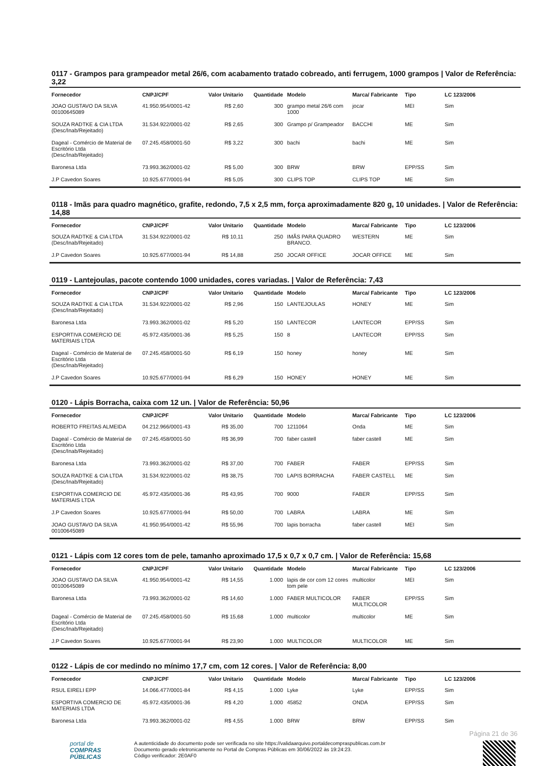0117 - Grampos para grampeador metal 26/6, com acabamento tratado cobreado, anti ferrugem, 1000 grampos | Valor de Referência: 3,22
| Fornecedor | CNPJ/CPF | Valor Unitario | Quantidade | Modelo | Marca/ Fabricante | Tipo | LC 123/2006 |
| --- | --- | --- | --- | --- | --- | --- | --- |
| JOAO GUSTAVO DA SILVA 00100645089 | 41.950.954/0001-42 | R$ 2,60 | 300 | grampo metal 26/6 com 1000 | jocar | MEI | Sim |
| SOUZA RADTKE & CIA LTDA (Desc/Inab/Rejeitado) | 31.534.922/0001-02 | R$ 2,65 | 300 | Grampo p/ Grampeador | BACCHI | ME | Sim |
| Dageal - Comércio de Material de Escritório Ltda (Desc/Inab/Rejeitado) | 07.245.458/0001-50 | R$ 3,22 | 300 | bachi | bachi | ME | Sim |
| Baronesa Ltda | 73.993.362/0001-02 | R$ 5,00 | 300 | BRW | BRW | EPP/SS | Sim |
| J.P Cavedon Soares | 10.925.677/0001-94 | R$ 5,05 | 300 | CLIPS TOP | CLIPS TOP | ME | Sim |
0118 - Imãs para quadro magnético, grafite, redondo, 7,5 x 2,5 mm, força aproximadamente 820 g, 10 unidades. | Valor de Referência: 14,88
| Fornecedor | CNPJ/CPF | Valor Unitario | Quantidade | Modelo | Marca/ Fabricante | Tipo | LC 123/2006 |
| --- | --- | --- | --- | --- | --- | --- | --- |
| SOUZA RADTKE & CIA LTDA (Desc/Inab/Rejeitado) | 31.534.922/0001-02 | R$ 10,11 | 250 | IMÃS PARA QUADRO BRANCO. | WESTERN | ME | Sim |
| J.P Cavedon Soares | 10.925.677/0001-94 | R$ 14,88 | 250 | JOCAR OFFICE | JOCAR OFFICE | ME | Sim |
0119 - Lantejoulas, pacote contendo 1000 unidades, cores variadas. | Valor de Referência: 7,43
| Fornecedor | CNPJ/CPF | Valor Unitario | Quantidade | Modelo | Marca/ Fabricante | Tipo | LC 123/2006 |
| --- | --- | --- | --- | --- | --- | --- | --- |
| SOUZA RADTKE & CIA LTDA (Desc/Inab/Rejeitado) | 31.534.922/0001-02 | R$ 2,96 | 150 | LANTEJOULAS | HONEY | ME | Sim |
| Baronesa Ltda | 73.993.362/0001-02 | R$ 5,20 | 150 | LANTECOR | LANTECOR | EPP/SS | Sim |
| ESPORTIVA COMERCIO DE MATERIAIS LTDA | 45.972.435/0001-36 | R$ 5,25 | 150 | 8 | LANTECOR | EPP/SS | Sim |
| Dageal - Comércio de Material de Escritório Ltda (Desc/Inab/Rejeitado) | 07.245.458/0001-50 | R$ 6,19 | 150 | honey | honey | ME | Sim |
| J.P Cavedon Soares | 10.925.677/0001-94 | R$ 6,29 | 150 | HONEY | HONEY | ME | Sim |
0120 - Lápis Borracha, caixa com 12 un. | Valor de Referência: 50,96
| Fornecedor | CNPJ/CPF | Valor Unitario | Quantidade | Modelo | Marca/ Fabricante | Tipo | LC 123/2006 |
| --- | --- | --- | --- | --- | --- | --- | --- |
| ROBERTO FREITAS ALMEIDA | 04.212.966/0001-43 | R$ 35,00 | 700 | 1211064 | Onda | ME | Sim |
| Dageal - Comércio de Material de Escritório Ltda (Desc/Inab/Rejeitado) | 07.245.458/0001-50 | R$ 36,99 | 700 | faber castell | faber castell | ME | Sim |
| Baronesa Ltda | 73.993.362/0001-02 | R$ 37,00 | 700 | FABER | FABER | EPP/SS | Sim |
| SOUZA RADTKE & CIA LTDA (Desc/Inab/Rejeitado) | 31.534.922/0001-02 | R$ 38,75 | 700 | LAPIS BORRACHA | FABER CASTELL | ME | Sim |
| ESPORTIVA COMERCIO DE MATERIAIS LTDA | 45.972.435/0001-36 | R$ 43,95 | 700 | 9000 | FABER | EPP/SS | Sim |
| J.P Cavedon Soares | 10.925.677/0001-94 | R$ 50,00 | 700 | LABRA | LABRA | ME | Sim |
| JOAO GUSTAVO DA SILVA 00100645089 | 41.950.954/0001-42 | R$ 55,96 | 700 | lapis borracha | faber castell | MEI | Sim |
0121 - Lápis com 12 cores tom de pele, tamanho aproximado 17,5 x 0,7 x 0,7 cm. | Valor de Referência: 15,68
| Fornecedor | CNPJ/CPF | Valor Unitario | Quantidade | Modelo | Marca/ Fabricante | Tipo | LC 123/2006 |
| --- | --- | --- | --- | --- | --- | --- | --- |
| JOAO GUSTAVO DA SILVA 00100645089 | 41.950.954/0001-42 | R$ 14,55 | 1.000 | lapis de cor com 12 cores tom pele | multicolor | MEI | Sim |
| Baronesa Ltda | 73.993.362/0001-02 | R$ 14,60 | 1.000 | FABER MULTICOLOR | FABER MULTICOLOR | EPP/SS | Sim |
| Dageal - Comércio de Material de Escritório Ltda (Desc/Inab/Rejeitado) | 07.245.458/0001-50 | R$ 15,68 | 1.000 | multicolor | multicolor | ME | Sim |
| J.P Cavedon Soares | 10.925.677/0001-94 | R$ 23,90 | 1.000 | MULTICOLOR | MULTICOLOR | ME | Sim |
0122 - Lápis de cor medindo no mínimo 17,7 cm, com 12 cores. | Valor de Referência: 8,00
| Fornecedor | CNPJ/CPF | Valor Unitario | Quantidade | Modelo | Marca/ Fabricante | Tipo | LC 123/2006 |
| --- | --- | --- | --- | --- | --- | --- | --- |
| RSUL EIRELI EPP | 14.066.477/0001-84 | R$ 4,15 | 1.000 | Lyke | Lyke | EPP/SS | Sim |
| ESPORTIVA COMERCIO DE MATERIAIS LTDA | 45.972.435/0001-36 | R$ 4,20 | 1.000 | 45852 | ONDA | EPP/SS | Sim |
| Baronesa Ltda | 73.993.362/0001-02 | R$ 4,55 | 1.000 | BRW | BRW | EPP/SS | Sim |
Página 21 de 36
portal de
COMPRAS
PÚBLICAS
A autenticidade do documento pode ser verificada no site https://validaarquivo.portaldecompraspublicas.com.br
Documento gerado eletronicamente no Portal de Compras Públicas em 30/06/2022 às 19:24:23.
Código verificador: 2E0AF0